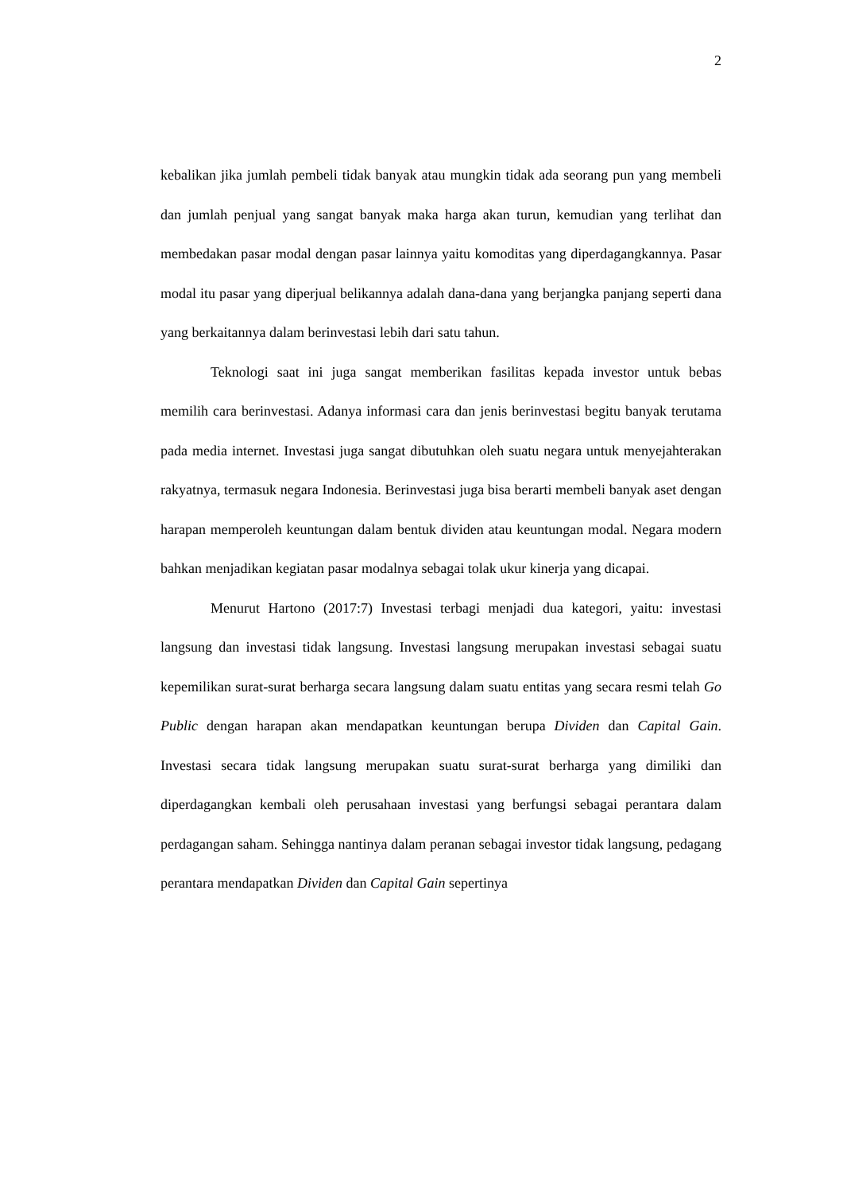2
kebalikan jika jumlah pembeli tidak banyak atau mungkin tidak ada seorang pun yang membeli dan jumlah penjual yang sangat banyak maka harga akan turun, kemudian yang terlihat dan membedakan pasar modal dengan pasar lainnya yaitu komoditas yang diperdagangkannya. Pasar modal itu pasar yang diperjual belikannya adalah dana-dana yang berjangka panjang seperti dana yang berkaitannya dalam berinvestasi lebih dari satu tahun.
Teknologi saat ini juga sangat memberikan fasilitas kepada investor untuk bebas memilih cara berinvestasi. Adanya informasi cara dan jenis berinvestasi begitu banyak terutama pada media internet. Investasi juga sangat dibutuhkan oleh suatu negara untuk menyejahterakan rakyatnya, termasuk negara Indonesia. Berinvestasi juga bisa berarti membeli banyak aset dengan harapan memperoleh keuntungan dalam bentuk dividen atau keuntungan modal. Negara modern bahkan menjadikan kegiatan pasar modalnya sebagai tolak ukur kinerja yang dicapai.
Menurut Hartono (2017:7) Investasi terbagi menjadi dua kategori, yaitu: investasi langsung dan investasi tidak langsung. Investasi langsung merupakan investasi sebagai suatu kepemilikan surat-surat berharga secara langsung dalam suatu entitas yang secara resmi telah Go Public dengan harapan akan mendapatkan keuntungan berupa Dividen dan Capital Gain. Investasi secara tidak langsung merupakan suatu surat-surat berharga yang dimiliki dan diperdagangkan kembali oleh perusahaan investasi yang berfungsi sebagai perantara dalam perdagangan saham. Sehingga nantinya dalam peranan sebagai investor tidak langsung, pedagang perantara mendapatkan Dividen dan Capital Gain sepertinya